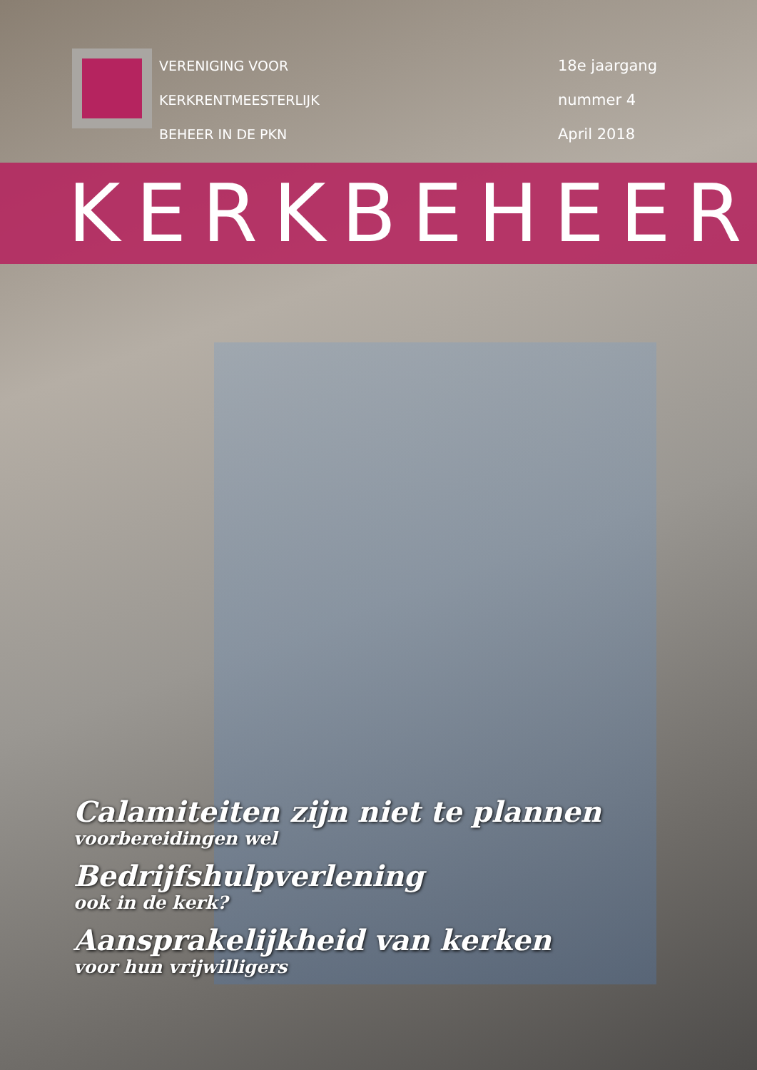VERENIGING VOOR
KERKRENTMEESTERLIJK
BEHEER IN DE PKN
18e jaargang
nummer 4
April 2018
KERKBEHEER
Calamiteiten zijn niet te plannen
voorbereidingen wel
Bedrijfshulpverlening
ook in de kerk?
Aansprakelijkheid van kerken
voor hun vrijwilligers